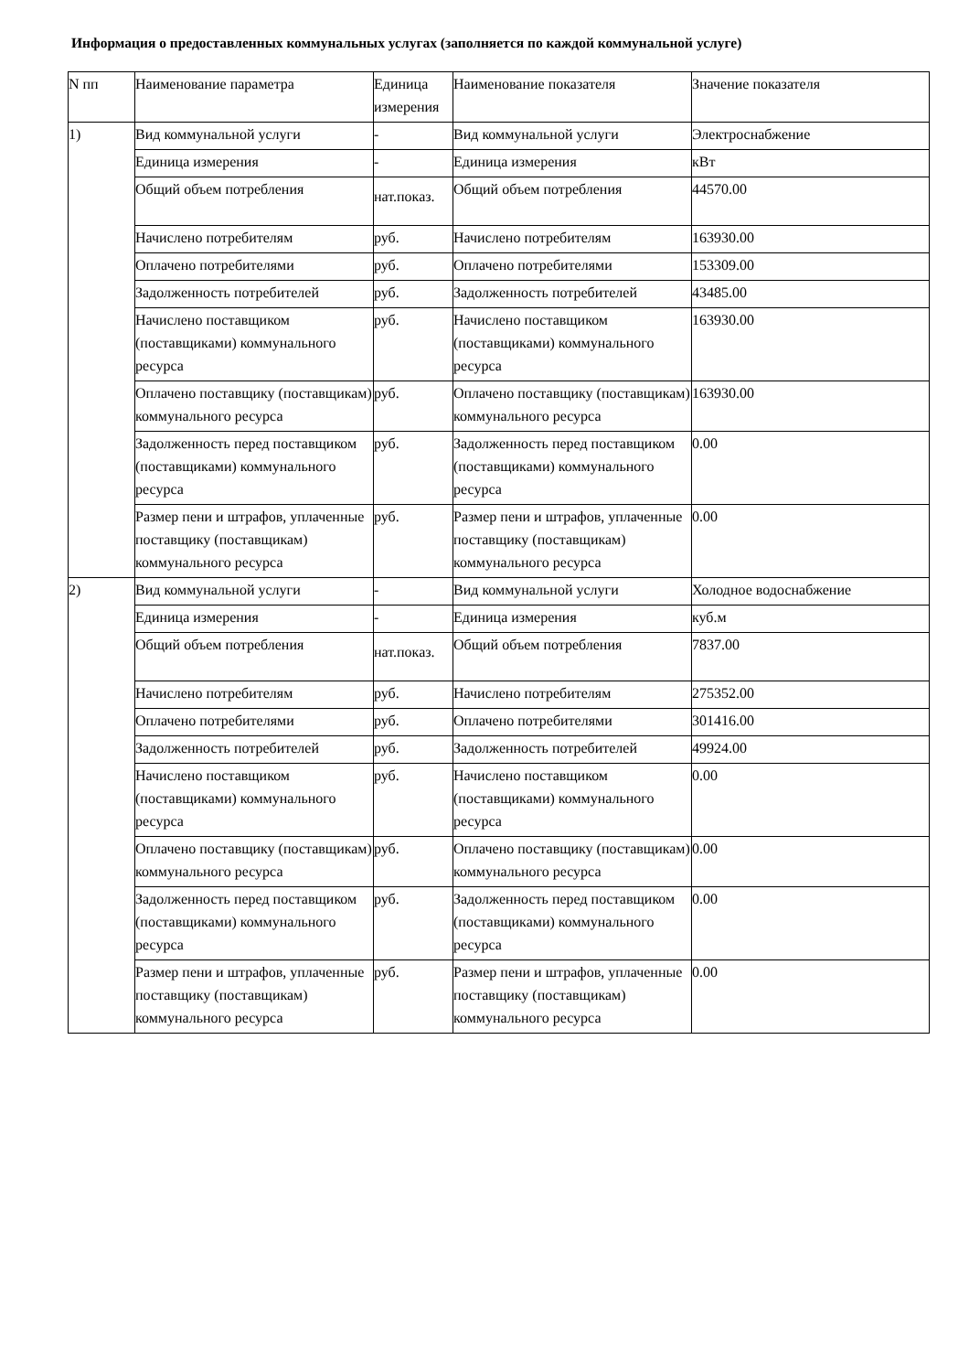Информация о предоставленных коммунальных услугах (заполняется по каждой коммунальной услуге)
| N пп | Наименование параметра | Единица измерения | Наименование показателя | Значение показателя |
| 1) | Вид коммунальной услуги | - | Вид коммунальной услуги | Электроснабжение |
| | Единица измерения | - | Единица измерения | кВт |
| | Общий объем потребления | нат.показ. | Общий объем потребления | 44570.00 |
| | Начислено потребителям | руб. | Начислено потребителям | 163930.00 |
| | Оплачено потребителями | руб. | Оплачено потребителями | 153309.00 |
| | Задолженность потребителей | руб. | Задолженность потребителей | 43485.00 |
| | Начислено поставщиком (поставщиками) коммунального ресурса | руб. | Начислено поставщиком (поставщиками) коммунального ресурса | 163930.00 |
| | Оплачено поставщику (поставщикам) коммунального ресурса | руб. | Оплачено поставщику (поставщикам) коммунального ресурса | 163930.00 |
| | Задолженность перед поставщиком (поставщиками) коммунального ресурса | руб. | Задолженность перед поставщиком (поставщиками) коммунального ресурса | 0.00 |
| | Размер пени и штрафов, уплаченные поставщику (поставщикам) коммунального ресурса | руб. | Размер пени и штрафов, уплаченные поставщику (поставщикам) коммунального ресурса | 0.00 |
| 2) | Вид коммунальной услуги | - | Вид коммунальной услуги | Холодное водоснабжение |
| | Единица измерения | - | Единица измерения | куб.м |
| | Общий объем потребления | нат.показ. | Общий объем потребления | 7837.00 |
| | Начислено потребителям | руб. | Начислено потребителям | 275352.00 |
| | Оплачено потребителями | руб. | Оплачено потребителями | 301416.00 |
| | Задолженность потребителей | руб. | Задолженность потребителей | 49924.00 |
| | Начислено поставщиком (поставщиками) коммунального ресурса | руб. | Начислено поставщиком (поставщиками) коммунального ресурса | 0.00 |
| | Оплачено поставщику (поставщикам) коммунального ресурса | руб. | Оплачено поставщику (поставщикам) коммунального ресурса | 0.00 |
| | Задолженность перед поставщиком (поставщиками) коммунального ресурса | руб. | Задолженность перед поставщиком (поставщиками) коммунального ресурса | 0.00 |
| | Размер пени и штрафов, уплаченные поставщику (поставщикам) коммунального ресурса | руб. | Размер пени и штрафов, уплаченные поставщику (поставщикам) коммунального ресурса | 0.00 |